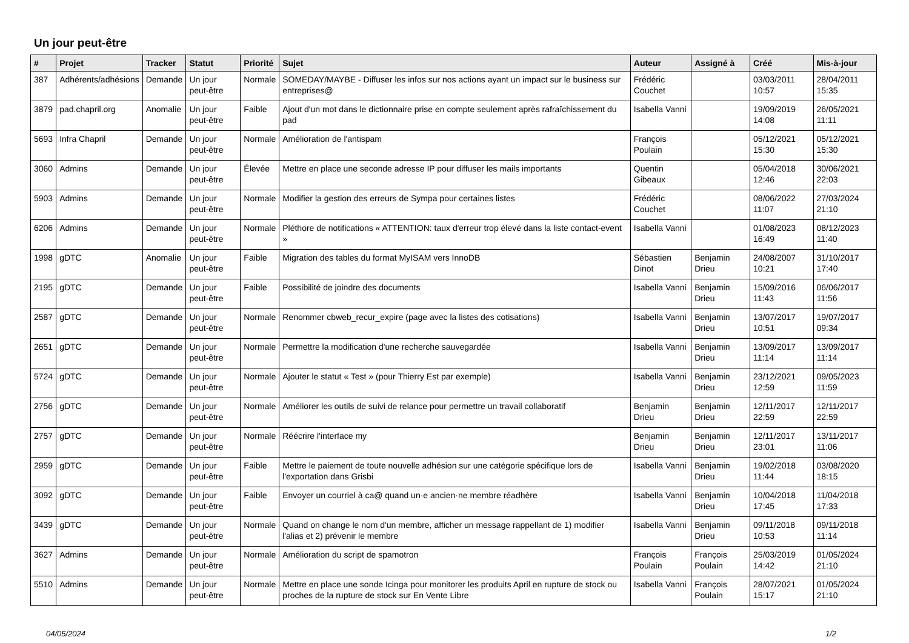Un jour peut-être
| # | Projet | Tracker | Statut | Priorité | Sujet | Auteur | Assigné à | Créé | Mis-à-jour |
| --- | --- | --- | --- | --- | --- | --- | --- | --- | --- |
| 387 | Adhérents/adhésions | Demande | Un jour peut-être | Normale | SOMEDAY/MAYBE - Diffuser les infos sur nos actions ayant un impact sur le business sur entreprises@ | Frédéric Couchet | | 03/03/2011 10:57 | 28/04/2011 15:35 |
| 3879 | pad.chapril.org | Anomalie | Un jour peut-être | Faible | Ajout d'un mot dans le dictionnaire prise en compte seulement après rafraîchissement du pad | Isabella Vanni | | 19/09/2019 14:08 | 26/05/2021 11:11 |
| 5693 | Infra Chapril | Demande | Un jour peut-être | Normale | Amélioration de l'antispam | François Poulain | | 05/12/2021 15:30 | 05/12/2021 15:30 |
| 3060 | Admins | Demande | Un jour peut-être | Élevée | Mettre en place une seconde adresse IP pour diffuser les mails importants | Quentin Gibeaux | | 05/04/2018 12:46 | 30/06/2021 22:03 |
| 5903 | Admins | Demande | Un jour peut-être | Normale | Modifier la gestion des erreurs de Sympa pour certaines listes | Frédéric Couchet | | 08/06/2022 11:07 | 27/03/2024 21:10 |
| 6206 | Admins | Demande | Un jour peut-être | Normale | Pléthore de notifications « ATTENTION: taux d'erreur trop élevé dans la liste contact-event » | Isabella Vanni | | 01/08/2023 16:49 | 08/12/2023 11:40 |
| 1998 | gDTC | Anomalie | Un jour peut-être | Faible | Migration des tables du format MyISAM vers InnoDB | Sébastien Dinot | Benjamin Drieu | 24/08/2007 10:21 | 31/10/2017 17:40 |
| 2195 | gDTC | Demande | Un jour peut-être | Faible | Possibilité de joindre des documents | Isabella Vanni | Benjamin Drieu | 15/09/2016 11:43 | 06/06/2017 11:56 |
| 2587 | gDTC | Demande | Un jour peut-être | Normale | Renommer cbweb_recur_expire (page avec la listes des cotisations) | Isabella Vanni | Benjamin Drieu | 13/07/2017 10:51 | 19/07/2017 09:34 |
| 2651 | gDTC | Demande | Un jour peut-être | Normale | Permettre la modification d'une recherche sauvegardée | Isabella Vanni | Benjamin Drieu | 13/09/2017 11:14 | 13/09/2017 11:14 |
| 5724 | gDTC | Demande | Un jour peut-être | Normale | Ajouter le statut « Test » (pour Thierry Est par exemple) | Isabella Vanni | Benjamin Drieu | 23/12/2021 12:59 | 09/05/2023 11:59 |
| 2756 | gDTC | Demande | Un jour peut-être | Normale | Améliorer les outils de suivi de relance pour permettre un travail collaboratif | Benjamin Drieu | Benjamin Drieu | 12/11/2017 22:59 | 12/11/2017 22:59 |
| 2757 | gDTC | Demande | Un jour peut-être | Normale | Réécrire l'interface my | Benjamin Drieu | Benjamin Drieu | 12/11/2017 23:01 | 13/11/2017 11:06 |
| 2959 | gDTC | Demande | Un jour peut-être | Faible | Mettre le paiement de toute nouvelle adhésion sur une catégorie spécifique lors de l'exportation dans Grisbi | Isabella Vanni | Benjamin Drieu | 19/02/2018 11:44 | 03/08/2020 18:15 |
| 3092 | gDTC | Demande | Un jour peut-être | Faible | Envoyer un courriel à ca@ quand un·e ancien·ne membre réadhère | Isabella Vanni | Benjamin Drieu | 10/04/2018 17:45 | 11/04/2018 17:33 |
| 3439 | gDTC | Demande | Un jour peut-être | Normale | Quand on change le nom d'un membre, afficher un message rappellant de 1) modifier l'alias et 2) prévenir le membre | Isabella Vanni | Benjamin Drieu | 09/11/2018 10:53 | 09/11/2018 11:14 |
| 3627 | Admins | Demande | Un jour peut-être | Normale | Amélioration du script de spamotron | François Poulain | François Poulain | 25/03/2019 14:42 | 01/05/2024 21:10 |
| 5510 | Admins | Demande | Un jour peut-être | Normale | Mettre en place une sonde Icinga pour monitorer les produits April en rupture de stock ou proches de la rupture de stock sur En Vente Libre | Isabella Vanni | François Poulain | 28/07/2021 15:17 | 01/05/2024 21:10 |
04/05/2024 1/2